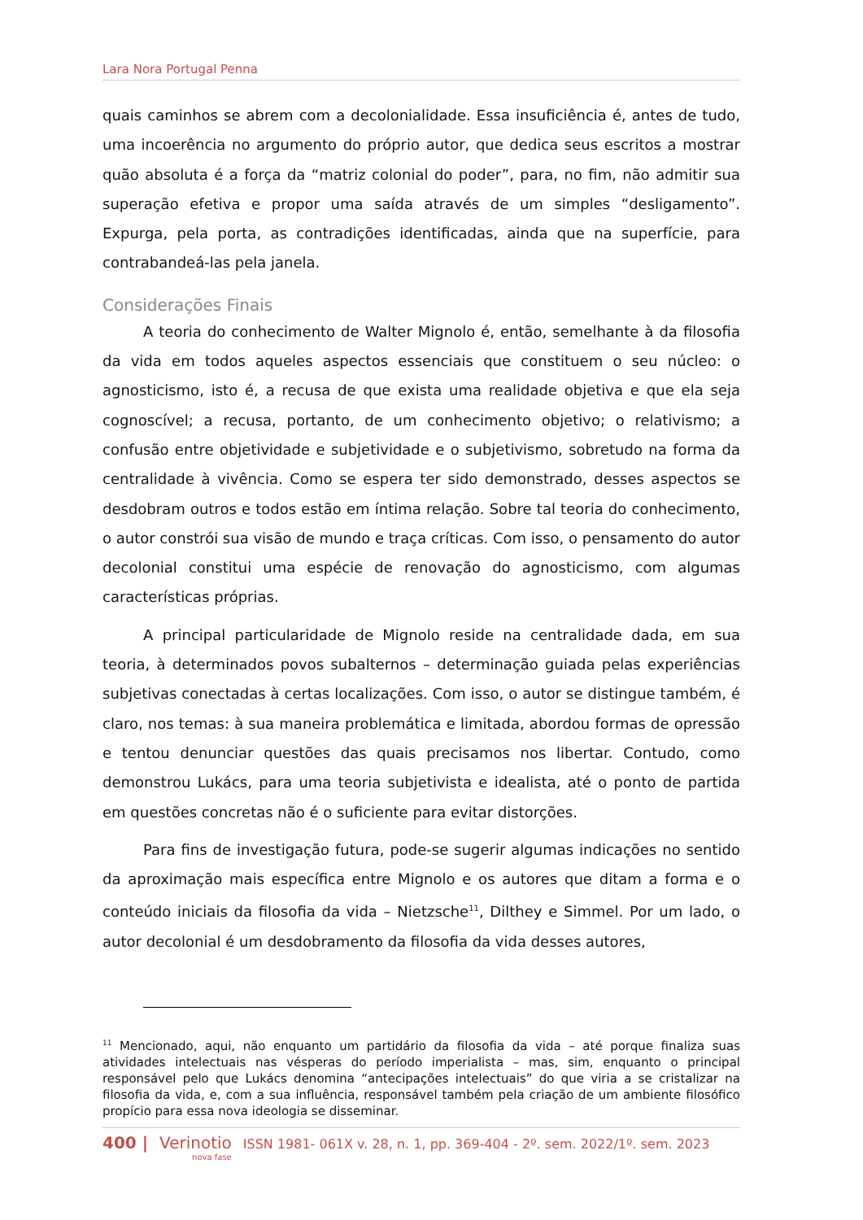Lara Nora Portugal Penna
quais caminhos se abrem com a decolonialidade. Essa insuficiência é, antes de tudo, uma incoerência no argumento do próprio autor, que dedica seus escritos a mostrar quão absoluta é a força da “matriz colonial do poder”, para, no fim, não admitir sua superação efetiva e propor uma saída através de um simples “desligamento”. Expurga, pela porta, as contradições identificadas, ainda que na superfície, para contrabandeá-las pela janela.
Considerações Finais
A teoria do conhecimento de Walter Mignolo é, então, semelhante à da filosofia da vida em todos aqueles aspectos essenciais que constituem o seu núcleo: o agnosticismo, isto é, a recusa de que exista uma realidade objetiva e que ela seja cognoscível; a recusa, portanto, de um conhecimento objetivo; o relativismo; a confusão entre objetividade e subjetividade e o subjetivismo, sobretudo na forma da centralidade à vivência. Como se espera ter sido demonstrado, desses aspectos se desdobram outros e todos estão em íntima relação. Sobre tal teoria do conhecimento, o autor constrói sua visão de mundo e traça críticas. Com isso, o pensamento do autor decolonial constitui uma espécie de renovação do agnosticismo, com algumas características próprias.
A principal particularidade de Mignolo reside na centralidade dada, em sua teoria, à determinados povos subalternos – determinação guiada pelas experiências subjetivas conectadas à certas localizações. Com isso, o autor se distingue também, é claro, nos temas: à sua maneira problemática e limitada, abordou formas de opressão e tentou denunciar questões das quais precisamos nos libertar. Contudo, como demonstrou Lukács, para uma teoria subjetivista e idealista, até o ponto de partida em questões concretas não é o suficiente para evitar distorções.
Para fins de investigação futura, pode-se sugerir algumas indicações no sentido da aproximação mais específica entre Mignolo e os autores que ditam a forma e o conteúdo iniciais da filosofia da vida – Nietzsche<sup>11</sup>, Dilthey e Simmel. Por um lado, o autor decolonial é um desdobramento da filosofia da vida desses autores,
<sup>11</sup> Mencionado, aqui, não enquanto um partidário da filosofia da vida – até porque finaliza suas atividades intelectuais nas vésperas do período imperialista – mas, sim, enquanto o principal responsável pelo que Lukács denomina “antecipações intelectuais” do que viria a se cristalizar na filosofia da vida, e, com a sua influência, responsável também pela criação de um ambiente filosófico propício para essa nova ideologia se disseminar.
400 | Verinotio
nova fase ISSN 1981- 061X v. 28, n. 1, pp. 369-404 - 2º. sem. 2022/1º. sem. 2023